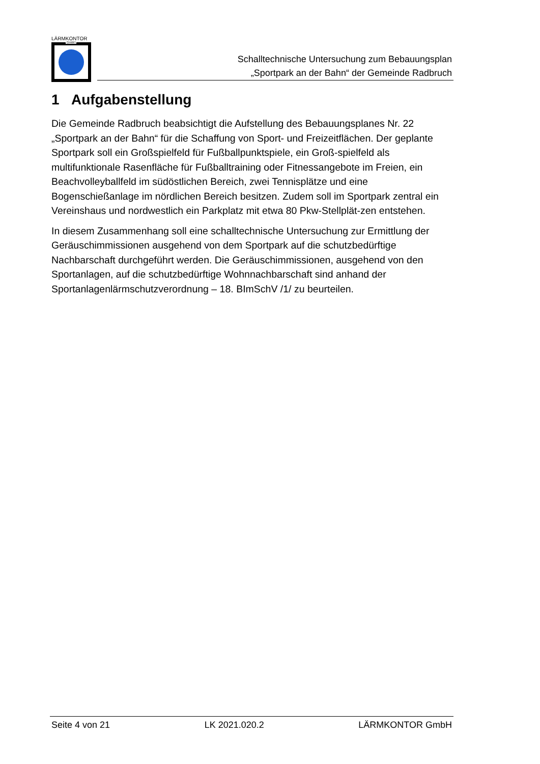LÄRMKONTOR
GmbH
Schalltechnische Untersuchung zum Bebauungsplan
„Sportpark an der Bahn“ der Gemeinde Radbruch
1 Aufgabenstellung
Die Gemeinde Radbruch beabsichtigt die Aufstellung des Bebauungsplanes Nr. 22 „Sportpark an der Bahn“ für die Schaffung von Sport- und Freizeitflächen. Der geplante Sportpark soll ein Großspielfeld für Fußballpunktspiele, ein Groß-spielfeld als multifunktionale Rasenfläche für Fußballtraining oder Fitnessangebote im Freien, ein Beachvolleyballfeld im südöstlichen Bereich, zwei Tennisplätze und eine Bogenschießanlage im nördlichen Bereich besitzen. Zudem soll im Sportpark zentral ein Vereinshaus und nordwestlich ein Parkplatz mit etwa 80 Pkw-Stellplät-zen entstehen.
In diesem Zusammenhang soll eine schalltechnische Untersuchung zur Ermittlung der Geräuschimmissionen ausgehend von dem Sportpark auf die schutzbedürftige Nachbarschaft durchgeführt werden. Die Geräuschimmissionen, ausgehend von den Sportanlagen, auf die schutzbedürftige Wohnnachbarschaft sind anhand der Sportanlagenlärmschutzverordnung – 18. BImSchV /1/ zu beurteilen.
Seite 4 von 21 LK 2021.020.2 LÄRMKONTOR GmbH